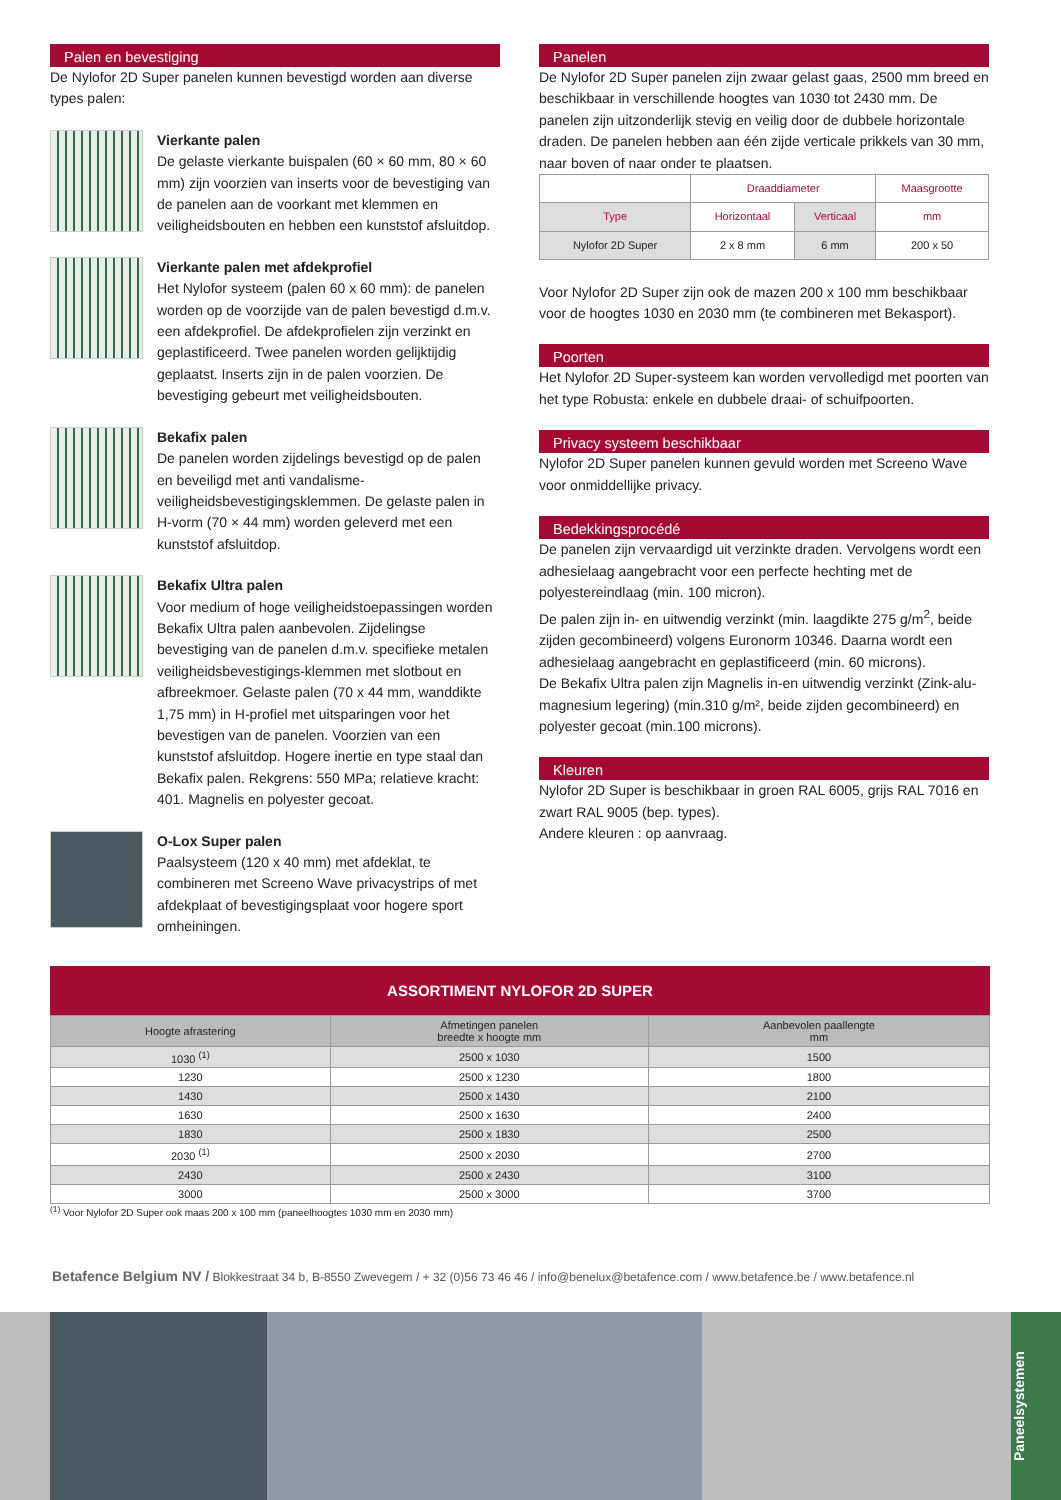Palen en bevestiging
De Nylofor 2D Super panelen kunnen bevestigd worden aan diverse types palen:
Vierkante palen
De gelaste vierkante buispalen (60 × 60 mm, 80 × 60 mm) zijn voorzien van inserts voor de bevestiging van de panelen aan de voorkant met klemmen en veiligheidsbouten en hebben een kunststof afsluitdop.
Vierkante palen met afdekprofiel
Het Nylofor systeem (palen 60 x 60 mm): de panelen worden op de voorzijde van de palen bevestigd d.m.v. een afdekprofiel. De afdekprofielen zijn verzinkt en geplastificeerd. Twee panelen worden gelijktijdig geplaatst. Inserts zijn in de palen voorzien. De bevestiging gebeurt met veiligheidsbouten.
Bekafix palen
De panelen worden zijdelings bevestigd op de palen en beveiligd met anti vandalisme-veiligheidsbevestigingsklemmen. De gelaste palen in H-vorm (70 × 44 mm) worden geleverd met een kunststof afsluitdop.
Bekafix Ultra palen
Voor medium of hoge veiligheidstoepassingen worden Bekafix Ultra palen aanbevolen. Zijdelingse bevestiging van de panelen d.m.v. specifieke metalen veiligheidsbevestigings-klemmen met slotbout en afbreekmoer. Gelaste palen (70 x 44 mm, wanddikte 1,75 mm) in H-profiel met uitsparingen voor het bevestigen van de panelen. Voorzien van een kunststof afsluitdop. Hogere inertie en type staal dan Bekafix palen. Rekgrens: 550 MPa; relatieve kracht: 401. Magnelis en polyester gecoat.
O-Lox Super palen
Paalsysteem (120 x 40 mm) met afdeklat, te combineren met Screeno Wave privacystrips of met afdekplaat of bevestigingsplaat voor hogere sport omheiningen.
Panelen
De Nylofor 2D Super panelen zijn zwaar gelast gaas, 2500 mm breed en beschikbaar in verschillende hoogtes van 1030 tot 2430 mm. De panelen zijn uitzonderlijk stevig en veilig door de dubbele horizontale draden. De panelen hebben aan één zijde verticale prikkels van 30 mm, naar boven of naar onder te plaatsen.
| | Draaddiameter | | Maasgrootte |
| --- | --- | --- | --- |
| Type | Horizontaal | Verticaal | mm |
| Nylofor 2D Super | 2 x 8 mm | 6 mm | 200 x 50 |
Voor Nylofor 2D Super zijn ook de mazen 200 x 100 mm beschikbaar voor de hoogtes 1030 en 2030 mm (te combineren met Bekasport).
Poorten
Het Nylofor 2D Super-systeem kan worden vervolledigd met poorten van het type Robusta: enkele en dubbele draai- of schuifpoorten.
Privacy systeem beschikbaar
Nylofor 2D Super panelen kunnen gevuld worden met Screeno Wave voor onmiddellijke privacy.
Bedekkingsprocédé
De panelen zijn vervaardigd uit verzinkte draden. Vervolgens wordt een adhesielaag aangebracht voor een perfecte hechting met de polyestereindlaag (min. 100 micron).
De palen zijn in- en uitwendig verzinkt (min. laagdikte 275 g/m<sup>2</sup>, beide zijden gecombineerd) volgens Euronorm 10346. Daarna wordt een adhesielaag aangebracht en geplastificeerd (min. 60 microns).
De Bekafix Ultra palen zijn Magnelis in-en uitwendig verzinkt (Zink-alu-magnesium legering) (min.310 g/m², beide zijden gecombineerd) en polyester gecoat (min.100 microns).
Kleuren
Nylofor 2D Super is beschikbaar in groen RAL 6005, grijs RAL 7016 en zwart RAL 9005 (bep. types).
Andere kleuren : op aanvraag.
ASSORTIMENT NYLOFOR 2D SUPER
| Hoogte afrastering | Afmetingen panelen breedte x hoogte mm | Aanbevolen paallengte mm |
| --- | --- | --- |
| 1030 <sup>(1)</sup> | 2500 x 1030 | 1500 |
| 1230 | 2500 x 1230 | 1800 |
| 1430 | 2500 x 1430 | 2100 |
| 1630 | 2500 x 1630 | 2400 |
| 1830 | 2500 x 1830 | 2500 |
| 2030 <sup>(1)</sup> | 2500 x 2030 | 2700 |
| 2430 | 2500 x 2430 | 3100 |
| 3000 | 2500 x 3000 | 3700 |
<sup>(1)</sup> Voor Nylofor 2D Super ook maas 200 x 100 mm (paneelhoogtes 1030 mm en 2030 mm)
Betafence Belgium NV / Blokkestraat 34 b, B-8550 Zwevegem / + 32 (0)56 73 46 46 / info@benelux@betafence.com / www.betafence.be / www.betafence.nl
Paneelsystemen